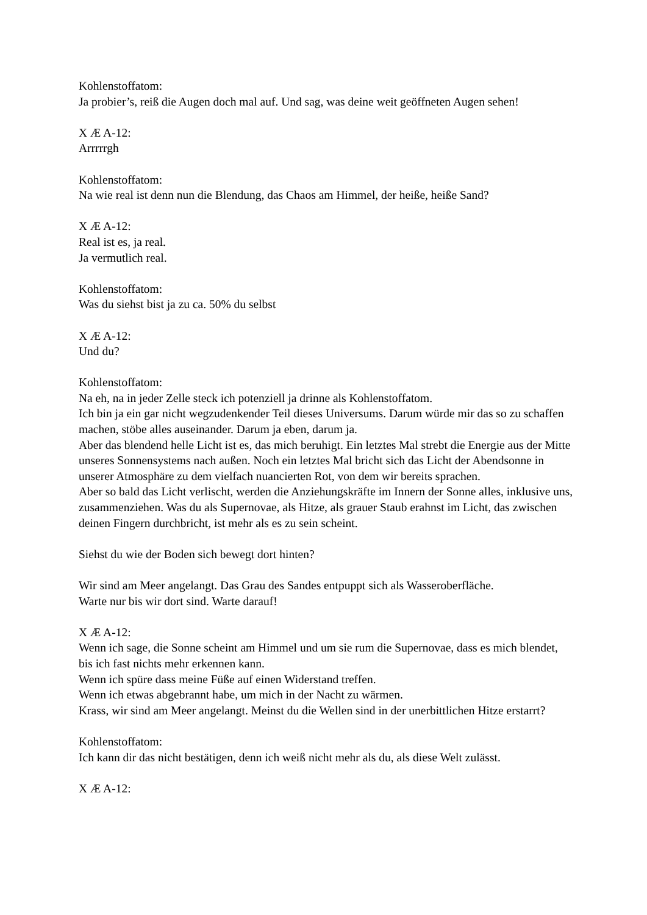Kohlenstoffatom:
Ja probier’s, reiß die Augen doch mal auf. Und sag, was deine weit geöffneten Augen sehen!
X Æ A-12:
Arrrrrgh
Kohlenstoffatom:
Na wie real ist denn nun die Blendung, das Chaos am Himmel, der heiße, heiße Sand?
X Æ A-12:
Real ist es, ja real.
Ja vermutlich real.
Kohlenstoffatom:
Was du siehst bist ja zu ca. 50% du selbst
X Æ A-12:
Und du?
Kohlenstoffatom:
Na eh, na in jeder Zelle steck ich potenziell ja drinne als Kohlenstoffatom.
Ich bin ja ein gar nicht wegzudenkender Teil dieses Universums. Darum würde mir das so zu schaffen machen, stöbe alles auseinander. Darum ja eben, darum ja.
Aber das blendend helle Licht ist es, das mich beruhigt. Ein letztes Mal strebt die Energie aus der Mitte unseres Sonnensystems nach außen. Noch ein letztes Mal bricht sich das Licht der Abendsonne in unserer Atmosphäre zu dem vielfach nuancierten Rot, von dem wir bereits sprachen.
Aber so bald das Licht verlischt, werden die Anziehungskräfte im Innern der Sonne alles, inklusive uns, zusammenziehen. Was du als Supernovae, als Hitze, als grauer Staub erahnst im Licht, das zwischen deinen Fingern durchbricht, ist mehr als es zu sein scheint.
Siehst du wie der Boden sich bewegt dort hinten?
Wir sind am Meer angelangt. Das Grau des Sandes entpuppt sich als Wasseroberfläche.
Warte nur bis wir dort sind. Warte darauf!
X Æ A-12:
Wenn ich sage, die Sonne scheint am Himmel und um sie rum die Supernovae, dass es mich blendet, bis ich fast nichts mehr erkennen kann.
Wenn ich spüre dass meine Füße auf einen Widerstand treffen.
Wenn ich etwas abgebrannt habe, um mich in der Nacht zu wärmen.
Krass, wir sind am Meer angelangt. Meinst du die Wellen sind in der unerbittlichen Hitze erstarrt?
Kohlenstoffatom:
Ich kann dir das nicht bestätigen, denn ich weiß nicht mehr als du, als diese Welt zulässt.
X Æ A-12: